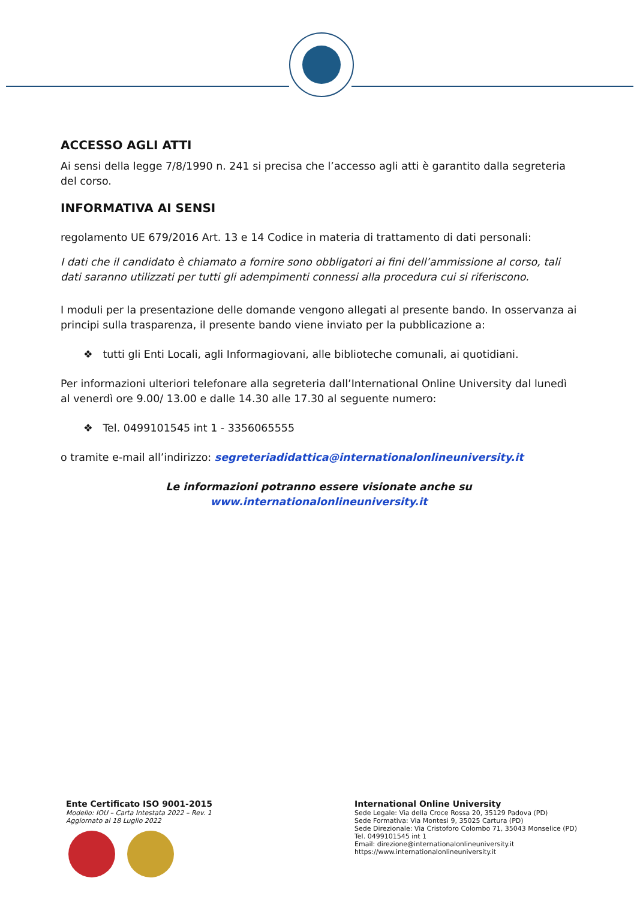ACCESSO AGLI ATTI
Ai sensi della legge 7/8/1990 n. 241 si precisa che l’accesso agli atti è garantito dalla segreteria del corso.
INFORMATIVA AI SENSI
regolamento UE 679/2016 Art. 13 e 14 Codice in materia di trattamento di dati personali:
I dati che il candidato è chiamato a fornire sono obbligatori ai fini dell’ammissione al corso, tali dati saranno utilizzati per tutti gli adempimenti connessi alla procedura cui si riferiscono.
I moduli per la presentazione delle domande vengono allegati al presente bando. In osservanza ai principi sulla trasparenza, il presente bando viene inviato per la pubblicazione a:
❖ tutti gli Enti Locali, agli Informagiovani, alle biblioteche comunali, ai quotidiani.
Per informazioni ulteriori telefonare alla segreteria dall’International Online University dal lunedì al venerdì ore 9.00/ 13.00 e dalle 14.30 alle 17.30 al seguente numero:
❖ Tel. 0499101545 int 1 - 3356065555
o tramite e-mail all’indirizzo: segreteriadidattica@internationalonlineuniversity.it
Le informazioni potranno essere visionate anche su www.internationalonlineuniversity.it
Ente Certificato ISO 9001-2015
Modello: IOU – Carta Intestata 2022 – Rev. 1
Aggiornato al 18 Luglio 2022
International Online University
Sede Legale: Via della Croce Rossa 20, 35129 Padova (PD)
Sede Formativa: Via Montesi 9, 35025 Cartura (PD)
Sede Direzionale: Via Cristoforo Colombo 71, 35043 Monselice (PD)
Tel. 0499101545 int 1
Email: direzione@internationalonlineuniversity.it
https://www.internationalonlineuniversity.it